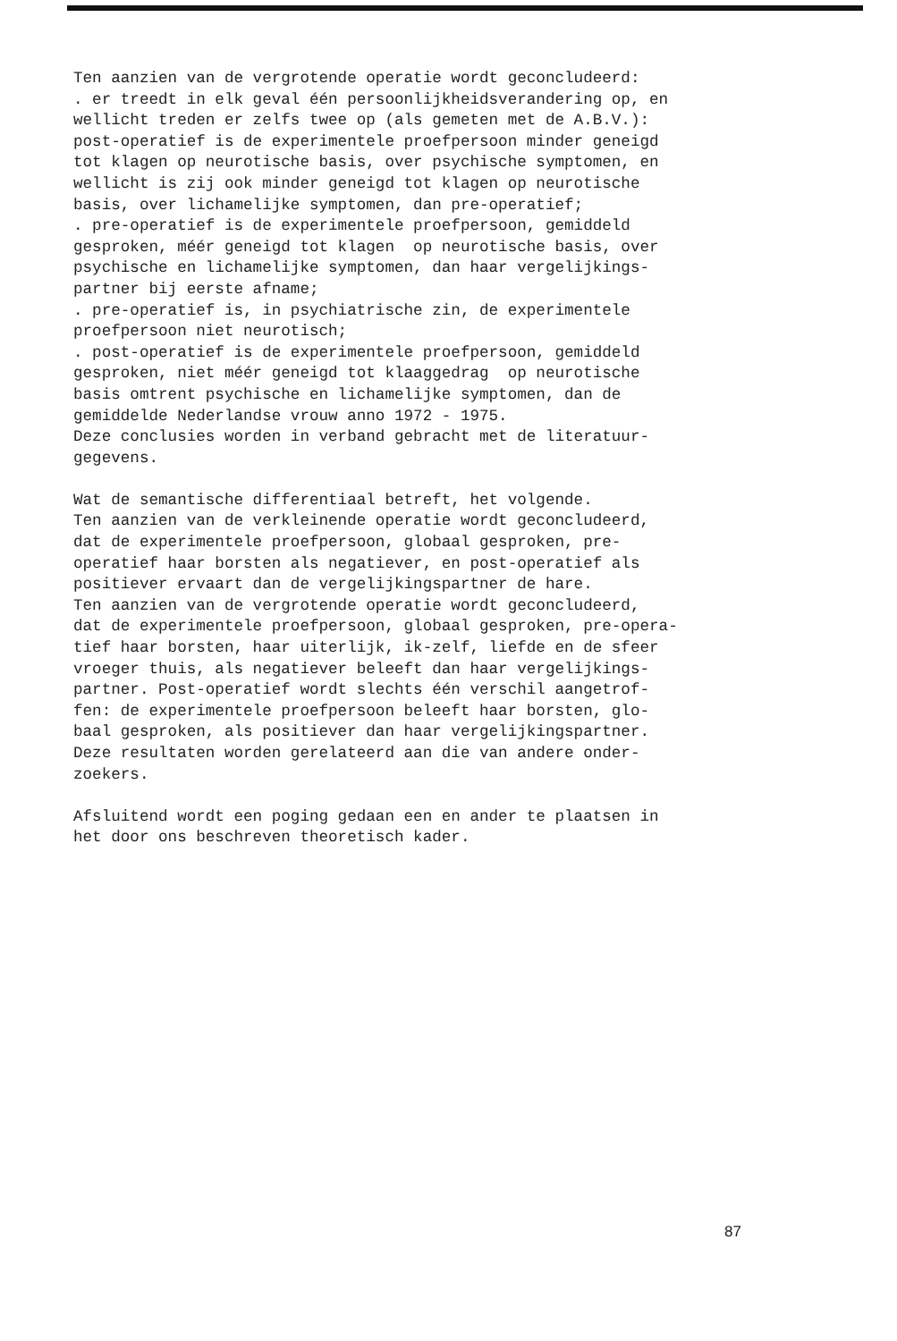Ten aanzien van de vergrotende operatie wordt geconcludeerd: . er treedt in elk geval één persoonlijkheidsverandering op, en wellicht treden er zelfs twee op (als gemeten met de A.B.V.): post-operatief is de experimentele proefpersoon minder geneigd tot klagen op neurotische basis, over psychische symptomen, en wellicht is zij ook minder geneigd tot klagen op neurotische basis, over lichamelijke symptomen, dan pre-operatief; . pre-operatief is de experimentele proefpersoon, gemiddeld gesproken, méér geneigd tot klagen op neurotische basis, over psychische en lichamelijke symptomen, dan haar vergelijkings- partner bij eerste afname; . pre-operatief is, in psychiatrische zin, de experimentele proefpersoon niet neurotisch; . post-operatief is de experimentele proefpersoon, gemiddeld gesproken, niet méér geneigd tot klaaggedrag op neurotische basis omtrent psychische en lichamelijke symptomen, dan de gemiddelde Nederlandse vrouw anno 1972 - 1975. Deze conclusies worden in verband gebracht met de literatuur- gegevens. Wat de semantische differentiaal betreft, het volgende. Ten aanzien van de verkleinende operatie wordt geconcludeerd, dat de experimentele proefpersoon, globaal gesproken, pre- operatief haar borsten als negatiever, en post-operatief als positiever ervaart dan de vergelijkingspartner de hare. Ten aanzien van de vergrotende operatie wordt geconcludeerd, dat de experimentele proefpersoon, globaal gesproken, pre-opera- tief haar borsten, haar uiterlijk, ik-zelf, liefde en de sfeer vroeger thuis, als negatiever beleeft dan haar vergelijkings- partner. Post-operatief wordt slechts één verschil aangetrof- fen: de experimentele proefpersoon beleeft haar borsten, glo- baal gesproken, als positiever dan haar vergelijkingspartner. Deze resultaten worden gerelateerd aan die van andere onder- zoekers. Afsluitend wordt een poging gedaan een en ander te plaatsen in het door ons beschreven theoretisch kader.
87